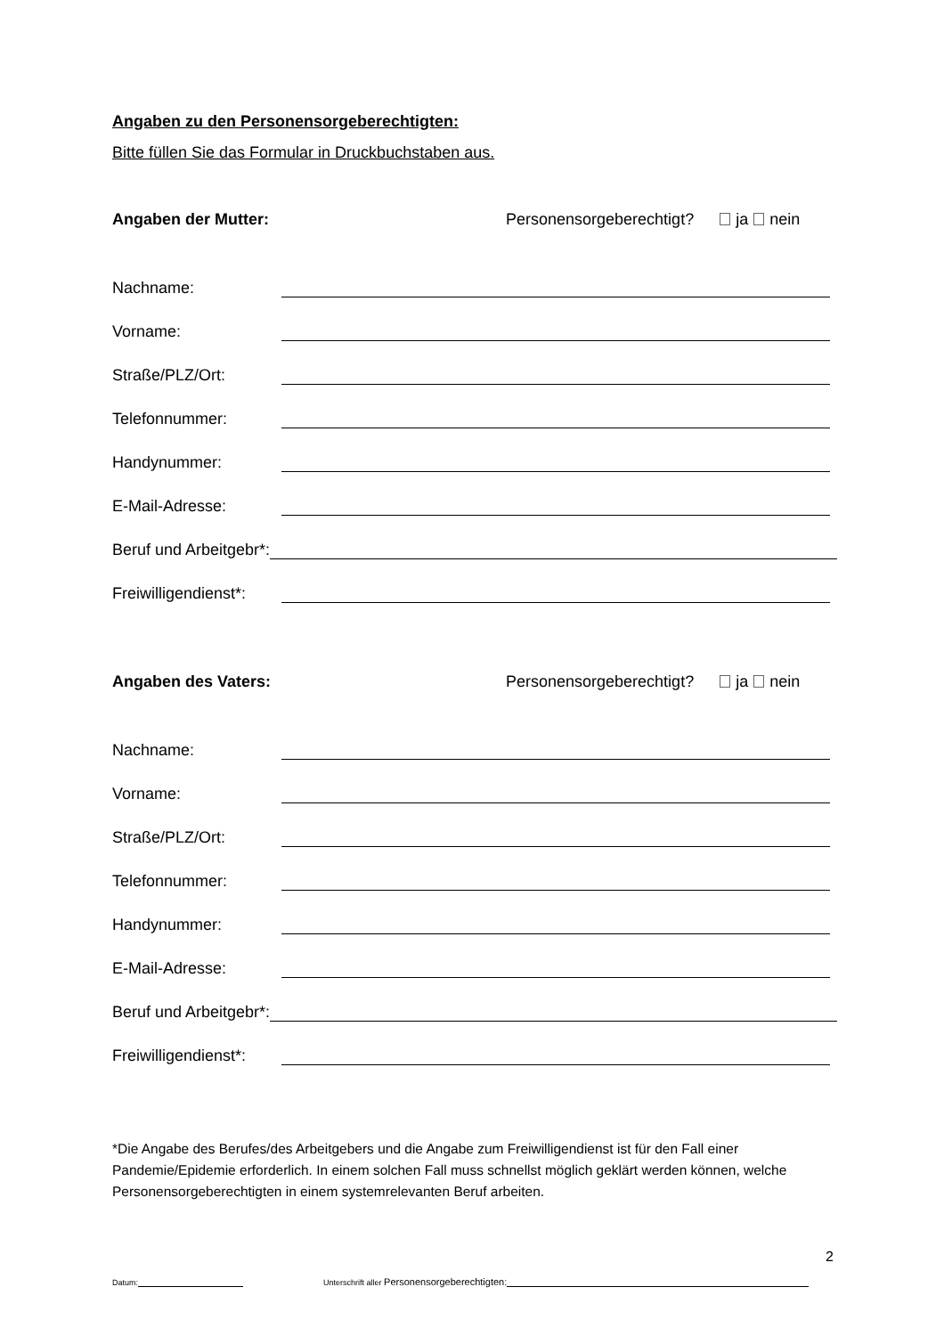Angaben zu den Personensorgeberechtigten:
Bitte füllen Sie das Formular in Druckbuchstaben aus.
Angaben der Mutter: Personensorgeberechtigt? ja nein
Nachname:
Vorname:
Straße/PLZ/Ort:
Telefonnummer:
Handynummer:
E-Mail-Adresse:
Beruf und Arbeitgebr*:
Freiwilligendienst*:
Angaben des Vaters: Personensorgeberechtigt? ja nein
Nachname:
Vorname:
Straße/PLZ/Ort:
Telefonnummer:
Handynummer:
E-Mail-Adresse:
Beruf und Arbeitgebr*:
Freiwilligendienst*:
*Die Angabe des Berufes/des Arbeitgebers und die Angabe zum Freiwilligendienst ist für den Fall einer Pandemie/Epidemie erforderlich. In einem solchen Fall muss schnellst möglich geklärt werden können, welche Personensorgeberechtigten in einem systemrelevanten Beruf arbeiten.
2
Datum: Unterschrift aller Personensorgeberechtigten: